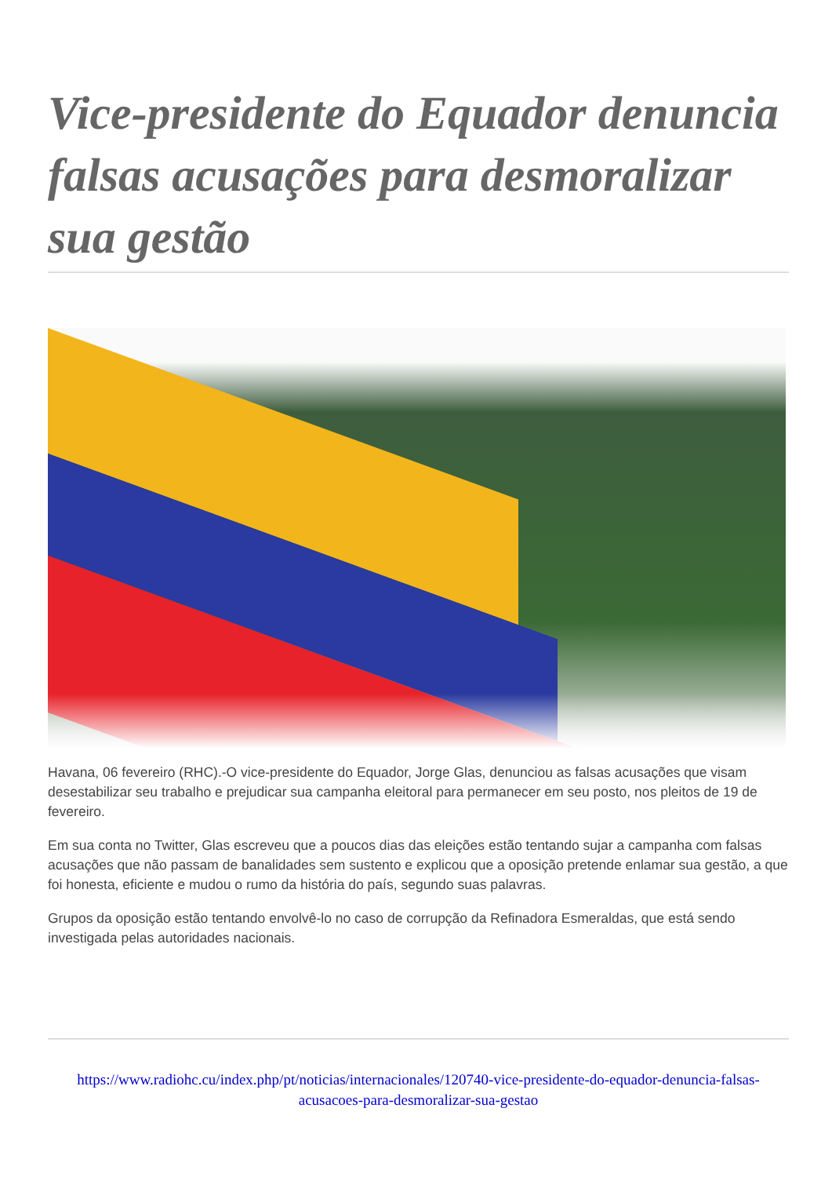Vice-presidente do Equador denuncia falsas acusações para desmoralizar sua gestão
Havana, 06 fevereiro (RHC).-O vice-presidente do Equador, Jorge Glas, denunciou as falsas acusações que visam desestabilizar seu trabalho e prejudicar sua campanha eleitoral para permanecer em seu posto, nos pleitos de 19 de fevereiro.
Em sua conta no Twitter, Glas escreveu que a poucos dias das eleições estão tentando sujar a campanha com falsas acusações que não passam de banalidades sem sustento e explicou que a oposição pretende enlamar sua gestão, a que foi honesta, eficiente e mudou o rumo da história do país, segundo suas palavras.
Grupos da oposição estão tentando envolvê-lo no caso de corrupção da Refinadora Esmeraldas, que está sendo investigada pelas autoridades nacionais.
https://www.radiohc.cu/index.php/pt/noticias/internacionales/120740-vice-presidente-do-equador-denuncia-falsas-acusacoes-para-desmoralizar-sua-gestao